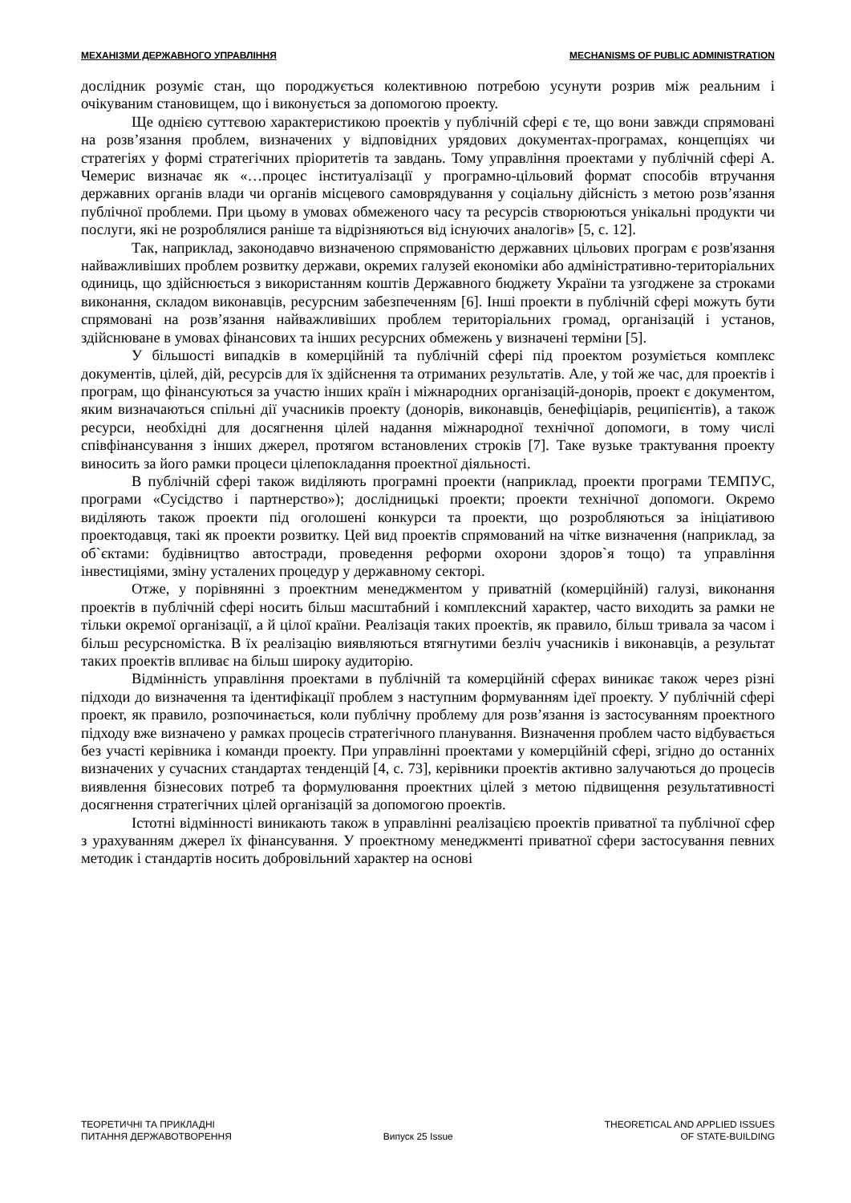МЕХАНІЗМИ ДЕРЖАВНОГО УПРАВЛІННЯ MECHANISMS OF PUBLIC ADMINISTRATION
дослідник розуміє стан, що породжується колективною потребою усунути розрив між реальним і очікуваним становищем, що і виконується за допомогою проекту.
Ще однією суттєвою характеристикою проектів у публічній сфері є те, що вони завжди спрямовані на розв’язання проблем, визначених у відповідних урядових документах-програмах, концепціях чи стратегіях у формі стратегічних пріоритетів та завдань. Тому управління проектами у публічній сфері А. Чемерис визначає як «…процес інституалізації у програмно-цільовий формат способів втручання державних органів влади чи органів місцевого самоврядування у соціальну дійсність з метою розв’язання публічної проблеми. При цьому в умовах обмеженого часу та ресурсів створюються унікальні продукти чи послуги, які не розроблялися раніше та відрізняються від існуючих аналогів» [5, с. 12].
Так, наприклад, законодавчо визначеною спрямованістю державних цільових програм є розв'язання найважливіших проблем розвитку держави, окремих галузей економіки або адміністративно-територіальних одиниць, що здійснюється з використанням коштів Державного бюджету України та узгоджене за строками виконання, складом виконавців, ресурсним забезпеченням [6]. Інші проекти в публічній сфері можуть бути спрямовані на розв’язання найважливіших проблем територіальних громад, організацій і установ, здійснюване в умовах фінансових та інших ресурсних обмежень у визначені терміни [5].
У більшості випадків в комерційній та публічній сфері під проектом розуміється комплекс документів, цілей, дій, ресурсів для їх здійснення та отриманих результатів. Але, у той же час, для проектів і програм, що фінансуються за участю інших країн і міжнародних організацій-донорів, проект є документом, яким визначаються спільні дії учасників проекту (донорів, виконавців, бенефіціарів, реципієнтів), а також ресурси, необхідні для досягнення цілей надання міжнародної технічної допомоги, в тому числі співфінансування з інших джерел, протягом встановлених строків [7]. Таке вузьке трактування проекту виносить за його рамки процеси цілепокладання проектної діяльності.
В публічній сфері також виділяють програмні проекти (наприклад, проекти програми ТЕМПУС, програми «Сусідство і партнерство»); дослідницькі проекти; проекти технічної допомоги. Окремо виділяють також проекти під оголошені конкурси та проекти, що розробляються за ініціативою проектодавця, такі як проекти розвитку. Цей вид проектів спрямований на чітке визначення (наприклад, за об`єктами: будівництво автостради, проведення реформи охорони здоров`я тощо) та управління інвестиціями, зміну усталених процедур у державному секторі.
Отже, у порівнянні з проектним менеджментом у приватній (комерційній) галузі, виконання проектів в публічній сфері носить більш масштабний і комплексний характер, часто виходить за рамки не тільки окремої організації, а й цілої країни. Реалізація таких проектів, як правило, більш тривала за часом і більш ресурсномістка. В їх реалізацію виявляються втягнутими безліч учасників і виконавців, а результат таких проектів впливає на більш широку аудиторію.
Відмінність управління проектами в публічній та комерційній сферах виникає також через різні підходи до визначення та ідентифікації проблем з наступним формуванням ідеї проекту. У публічній сфері проект, як правило, розпочинається, коли публічну проблему для розв’язання із застосуванням проектного підходу вже визначено у рамках процесів стратегічного планування. Визначення проблем часто відбувається без участі керівника і команди проекту. При управлінні проектами у комерційній сфері, згідно до останніх визначених у сучасних стандартах тенденцій [4, с. 73], керівники проектів активно залучаються до процесів виявлення бізнесових потреб та формулювання проектних цілей з метою підвищення результативності досягнення стратегічних цілей організацій за допомогою проектів.
Істотні відмінності виникають також в управлінні реалізацією проектів приватної та публічної сфер з урахуванням джерел їх фінансування. У проектному менеджменті приватної сфери застосування певних методик і стандартів носить добровільний характер на основі
ТЕОРЕТИЧНІ ТА ПРИКЛАДНІ
ПИТАННЯ ДЕРЖАВОТВОРЕННЯ
Випуск 25 Issue
THEORETICAL AND APPLIED ISSUES
OF STATE-BUILDING